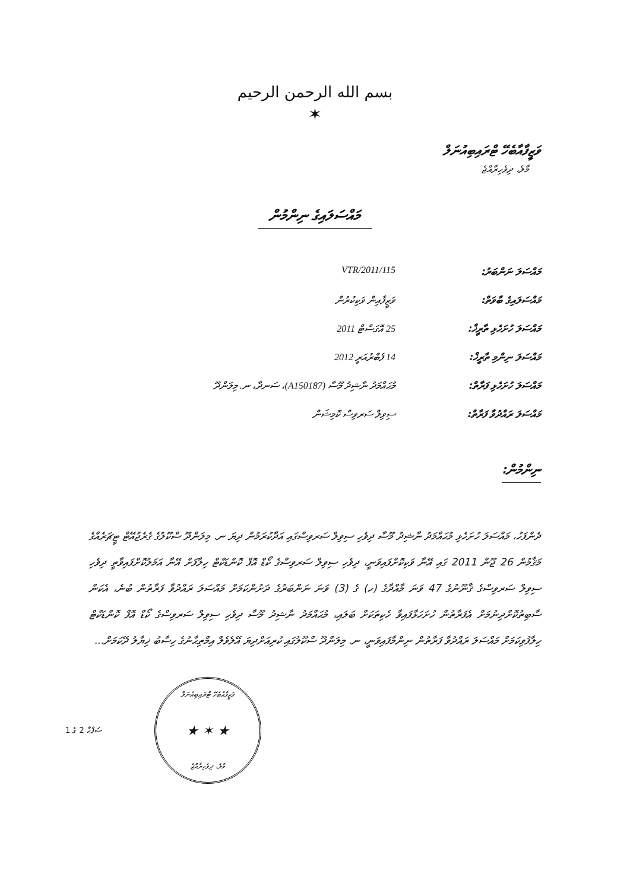بسم الله الرحمن الرحيم
✶
ވަޒީފާއާބެހޭ ޓްރައިބިއުނަލް
މާލެ، ދިވެހިރާއްޖެ
މައްސަލައިގެ ނިންމުން
| މައްސަލަ ނަންބަރު: | 115/VTR/2011 |
| މައްސަލައިގެ ބާވަތް: | ވަޒީފާއިން ވަކިކުރުން |
| މައްސަލަ ހުށަހެޅި ތާރީޚް: | 25 އޮގަސްޓް 2011 |
| މައްސަލަ ނިންމި ތާރީޚް: | 14 ފެބްރުއަރީ 2012 |
| މައްސަލަ ހުށަހެޅި ފަރާތް: | މުޙައްމަދު ނާޝިދު މޫސާ (A150187)، ސަނދާ، ނ. މިލަންދޫ |
| މައްސަލަ ރައްދުވާ ފަރާތް: | ސިވިލް ސަރވިސް ކޮމިޝަން |
ނިންމުން:
ދެންފަހު، މައްސަލަ ހުށަހެޅި މުޙައްމަދު ނާޝިދު މޫސާ ދިވެހި ސިވިލް ސަރވިސްގައި އަދާކުރަމުން ދިޔަ ނ. މިލަންދޫ ސްކޫލުގެ ގެރެޖުއޭޓް ޓީޗަރެއްގެ މަޤާމުން 26 ޖޫން 2011 ގައި އޭނާ ވަކިކޮށްފައިވަނީ، ދިވެހި ސިވިލް ސަރވިސްގެ ކޯޑް އޮފް ކޮންޑަކްޓް ހިލާފަށް އޭނާ އަމަލުކޮށްފައިވާތީ ދިވެހި ސިވިލް ސަރވިސްގެ ޤާނޫނުގެ 47 ވަނަ މާއްދާގެ (ހ) ގެ (3) ވަނަ ނަންބަރުގެ ދަށުންކަމަށް މައްސަލަ ރައްދުވާ ފަރާތުން ބުނެ، އެކަން ސާބިތުކޮށްދިނުމަށް އެފަރާތުން ހުށަހަޅާފައިވާ ހެކިތަކަށް ބަލައި، މުޙައްމަދު ނާޝިދު މޫސާ ދިވެހި ސިވިލް ސަރވިސްގެ ކޯޑް އޮފް ކޮންޑަކްޓް ހިލާފުވިކަމަށް މައްސަލަ ރައްދުވާ ފަރާތުން ނިންމާފައިވަނީ، ނ. މިލަންދޫ ސްކޫލުގައި ކުރިއަށްދިޔަ އޭލެވެލް އިމްތިޙާނުގެ ހިސާބު ޚިޔާލު ދޭކަމަށް...
ވަޒީފާއާބެހޭ ޓްރައިބިއުނަލް
★ ✶ ★
މާލެ، ދިވެހިރާއްޖެ
ސަފްހާ 2 ގެ 1